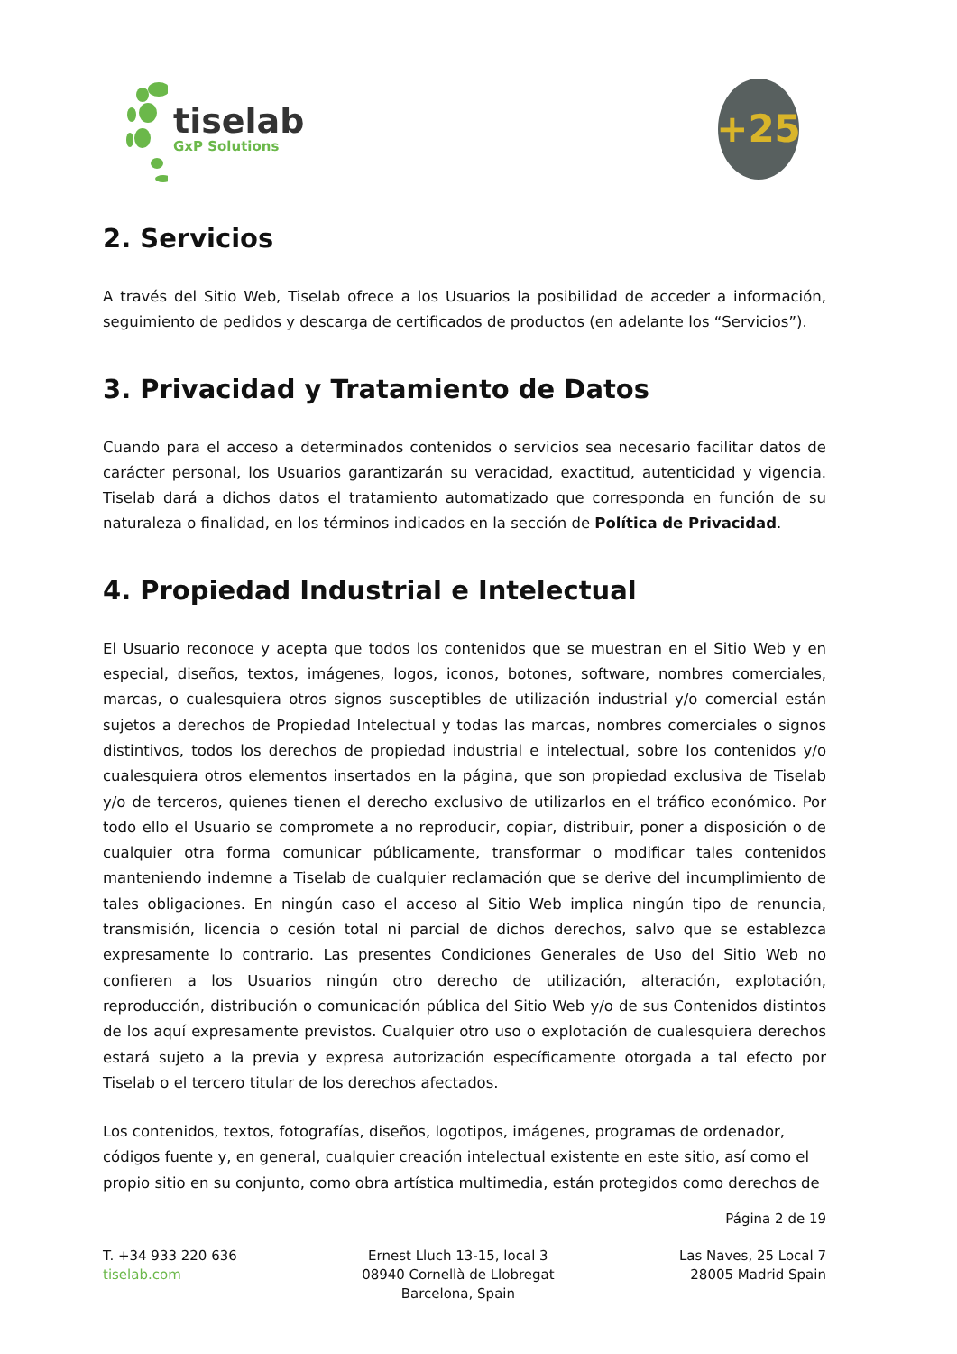tiselab
GxP Solutions
+25
2. Servicios
A través del Sitio Web, Tiselab ofrece a los Usuarios la posibilidad de acceder a información, seguimiento de pedidos y descarga de certificados de productos (en adelante los “Servicios”).
3. Privacidad y Tratamiento de Datos
Cuando para el acceso a determinados contenidos o servicios sea necesario facilitar datos de carácter personal, los Usuarios garantizarán su veracidad, exactitud, autenticidad y vigencia. Tiselab dará a dichos datos el tratamiento automatizado que corresponda en función de su naturaleza o finalidad, en los términos indicados en la sección de Política de Privacidad.
4. Propiedad Industrial e Intelectual
El Usuario reconoce y acepta que todos los contenidos que se muestran en el Sitio Web y en especial, diseños, textos, imágenes, logos, iconos, botones, software, nombres comerciales, marcas, o cualesquiera otros signos susceptibles de utilización industrial y/o comercial están sujetos a derechos de Propiedad Intelectual y todas las marcas, nombres comerciales o signos distintivos, todos los derechos de propiedad industrial e intelectual, sobre los contenidos y/o cualesquiera otros elementos insertados en la página, que son propiedad exclusiva de Tiselab y/o de terceros, quienes tienen el derecho exclusivo de utilizarlos en el tráfico económico. Por todo ello el Usuario se compromete a no reproducir, copiar, distribuir, poner a disposición o de cualquier otra forma comunicar públicamente, transformar o modificar tales contenidos manteniendo indemne a Tiselab de cualquier reclamación que se derive del incumplimiento de tales obligaciones. En ningún caso el acceso al Sitio Web implica ningún tipo de renuncia, transmisión, licencia o cesión total ni parcial de dichos derechos, salvo que se establezca expresamente lo contrario. Las presentes Condiciones Generales de Uso del Sitio Web no confieren a los Usuarios ningún otro derecho de utilización, alteración, explotación, reproducción, distribución o comunicación pública del Sitio Web y/o de sus Contenidos distintos de los aquí expresamente previstos. Cualquier otro uso o explotación de cualesquiera derechos estará sujeto a la previa y expresa autorización específicamente otorgada a tal efecto por Tiselab o el tercero titular de los derechos afectados.
Los contenidos, textos, fotografías, diseños, logotipos, imágenes, programas de ordenador, códigos fuente y, en general, cualquier creación intelectual existente en este sitio, así como el propio sitio en su conjunto, como obra artística multimedia, están protegidos como derechos de
Página 2 de 19
T. +34 933 220 636
tiselab.com
Ernest Lluch 13-15, local 3
08940 Cornellà de Llobregat
Barcelona, Spain
Las Naves, 25 Local 7
28005 Madrid Spain